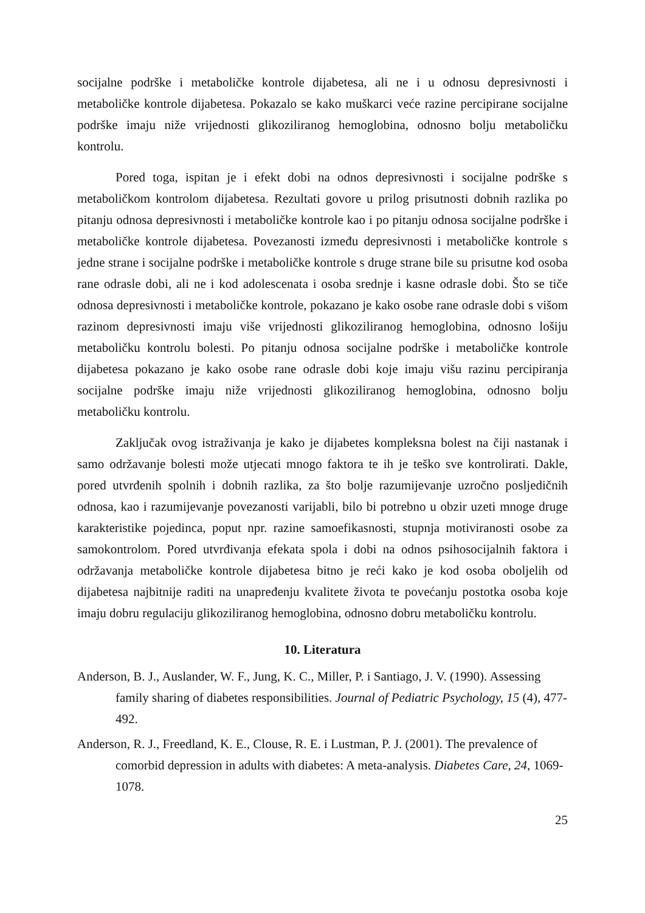socijalne podrške i metaboličke kontrole dijabetesa, ali ne i u odnosu depresivnosti i metaboličke kontrole dijabetesa. Pokazalo se kako muškarci veće razine percipirane socijalne podrške imaju niže vrijednosti glikoziliranog hemoglobina, odnosno bolju metaboličku kontrolu.
Pored toga, ispitan je i efekt dobi na odnos depresivnosti i socijalne podrške s metaboličkom kontrolom dijabetesa. Rezultati govore u prilog prisutnosti dobnih razlika po pitanju odnosa depresivnosti i metaboličke kontrole kao i po pitanju odnosa socijalne podrške i metaboličke kontrole dijabetesa. Povezanosti između depresivnosti i metaboličke kontrole s jedne strane i socijalne podrške i metaboličke kontrole s druge strane bile su prisutne kod osoba rane odrasle dobi, ali ne i kod adolescenata i osoba srednje i kasne odrasle dobi. Što se tiče odnosa depresivnosti i metaboličke kontrole, pokazano je kako osobe rane odrasle dobi s višom razinom depresivnosti imaju više vrijednosti glikoziliranog hemoglobina, odnosno lošiju metaboličku kontrolu bolesti. Po pitanju odnosa socijalne podrške i metaboličke kontrole dijabetesa pokazano je kako osobe rane odrasle dobi koje imaju višu razinu percipiranja socijalne podrške imaju niže vrijednosti glikoziliranog hemoglobina, odnosno bolju metaboličku kontrolu.
Zaključak ovog istraživanja je kako je dijabetes kompleksna bolest na čiji nastanak i samo održavanje bolesti može utjecati mnogo faktora te ih je teško sve kontrolirati. Dakle, pored utvrđenih spolnih i dobnih razlika, za što bolje razumijevanje uzročno posljedičnih odnosa, kao i razumijevanje povezanosti varijabli, bilo bi potrebno u obzir uzeti mnoge druge karakteristike pojedinca, poput npr. razine samoefikasnosti, stupnja motiviranosti osobe za samokontrolom. Pored utvrđivanja efekata spola i dobi na odnos psihosocijalnih faktora i održavanja metaboličke kontrole dijabetesa bitno je reći kako je kod osoba oboljelih od dijabetesa najbitnije raditi na unapređenju kvalitete života te povećanju postotka osoba koje imaju dobru regulaciju glikoziliranog hemoglobina, odnosno dobru metaboličku kontrolu.
10. Literatura
Anderson, B. J., Auslander, W. F., Jung, K. C., Miller, P. i Santiago, J. V. (1990). Assessing family sharing of diabetes responsibilities. Journal of Pediatric Psychology, 15 (4), 477-492.
Anderson, R. J., Freedland, K. E., Clouse, R. E. i Lustman, P. J. (2001). The prevalence of comorbid depression in adults with diabetes: A meta-analysis. Diabetes Care, 24, 1069-1078.
25